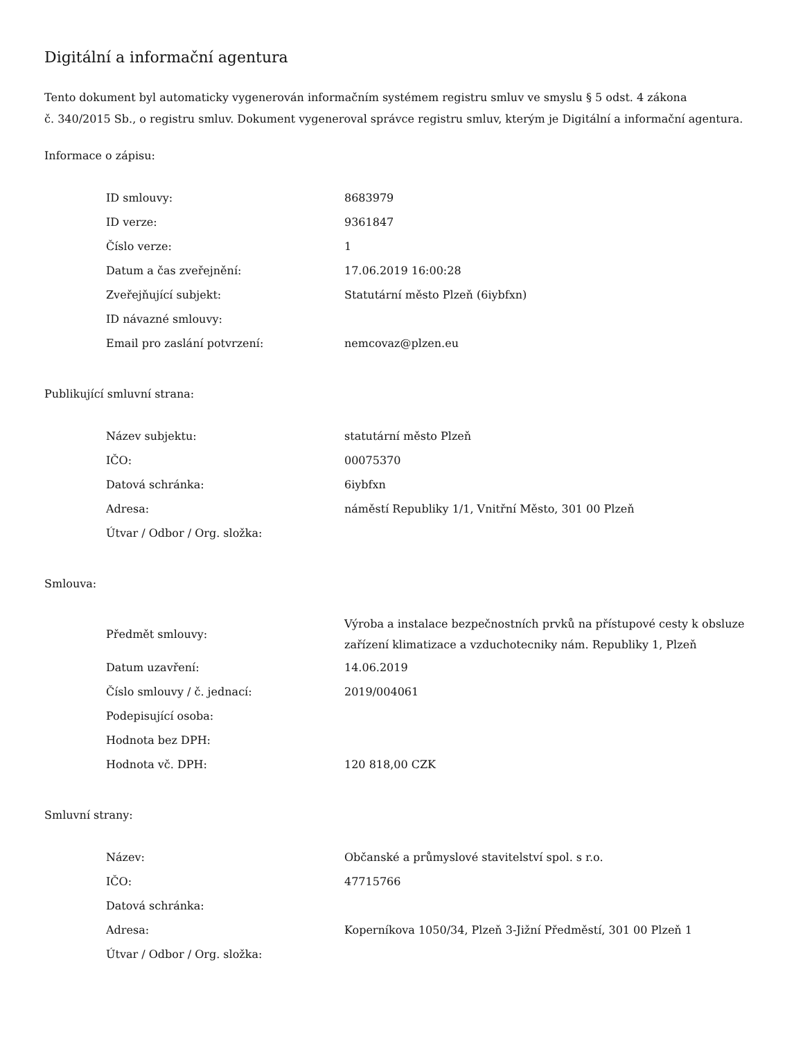Digitální a informační agentura
Tento dokument byl automaticky vygenerován informačním systémem registru smluv ve smyslu § 5 odst. 4 zákona
č. 340/2015 Sb., o registru smluv. Dokument vygeneroval správce registru smluv, kterým je Digitální a informační agentura.
Informace o zápisu:
| ID smlouvy: | 8683979 |
| ID verze: | 9361847 |
| Číslo verze: | 1 |
| Datum a čas zveřejnění: | 17.06.2019 16:00:28 |
| Zveřejňující subjekt: | Statutární město Plzeň (6iybfxn) |
| ID návazné smlouvy: | |
| Email pro zaslání potvrzení: | nemcovaz@plzen.eu |
Publikující smluvní strana:
| Název subjektu: | statutární město Plzeň |
| IČO: | 00075370 |
| Datová schránka: | 6iybfxn |
| Adresa: | náměstí Republiky 1/1, Vnitřní Město, 301 00 Plzeň |
| Útvar / Odbor / Org. složka: | |
Smlouva:
| Předmět smlouvy: | Výroba a instalace bezpečnostních prvků na přístupové cesty k obsluze zařízení klimatizace a vzduchotecniky nám. Republiky 1, Plzeň |
| Datum uzavření: | 14.06.2019 |
| Číslo smlouvy / č. jednací: | 2019/004061 |
| Podepisující osoba: | |
| Hodnota bez DPH: | |
| Hodnota vč. DPH: | 120 818,00 CZK |
Smluvní strany:
| Název: | Občanské a průmyslové stavitelství spol. s r.o. |
| IČO: | 47715766 |
| Datová schránka: | |
| Adresa: | Koperníkova 1050/34, Plzeň 3-Jižní Předměstí, 301 00 Plzeň 1 |
| Útvar / Odbor / Org. složka: | |